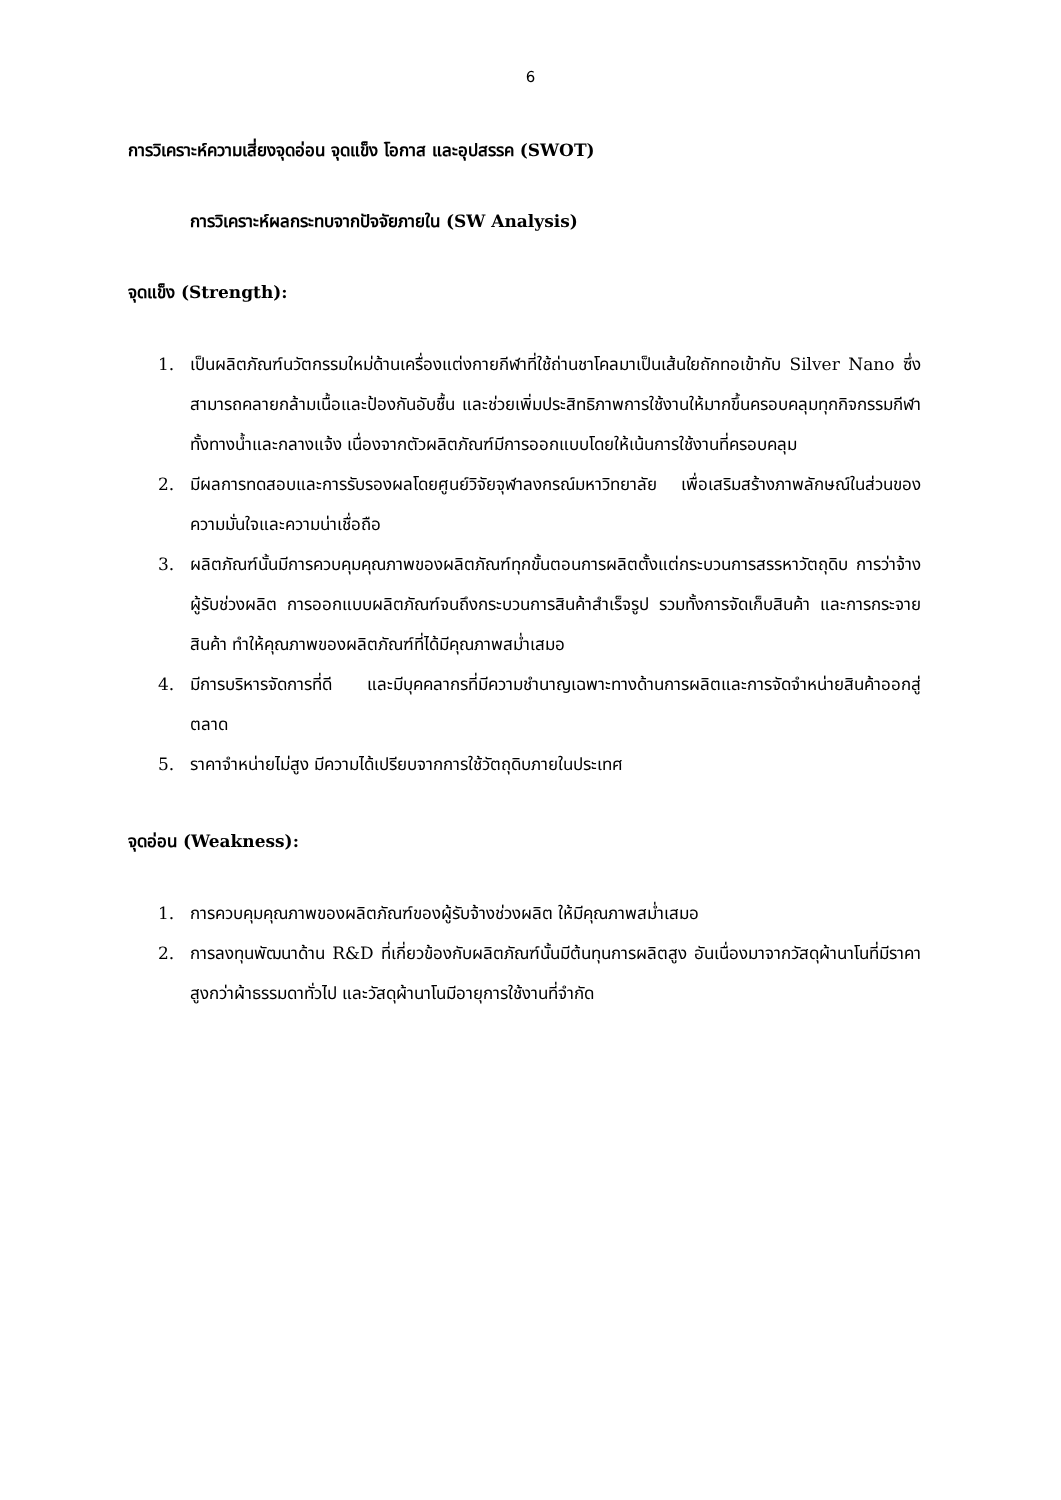6
การวิเคราะห์ความเสี่ยงจุดอ่อน จุดแข็ง โอกาส และอุปสรรค (SWOT)
การวิเคราะห์ผลกระทบจากปัจจัยภายใน (SW Analysis)
จุดแข็ง (Strength):
1. เป็นผลิตภัณฑ์นวัตกรรมใหม่ด้านเครื่องแต่งกายกีฬาที่ใช้ถ่านชาโคลมาเป็นเส้นใยถักทอเข้ากับ Silver Nano ซึ่งสามารถคลายกล้ามเนื้อและป้องกันอับชื้น และช่วยเพิ่มประสิทธิภาพการใช้งานให้มากขึ้นครอบคลุมทุกกิจกรรมกีฬาทั้งทางน้ำและกลางแจ้ง เนื่องจากตัวผลิตภัณฑ์มีการออกแบบโดยให้เน้นการใช้งานที่ครอบคลุม
2. มีผลการทดสอบและการรับรองผลโดยศูนย์วิจัยจุฬาลงกรณ์มหาวิทยาลัย เพื่อเสริมสร้างภาพลักษณ์ในส่วนของความมั่นใจและความน่าเชื่อถือ
3. ผลิตภัณฑ์นั้นมีการควบคุมคุณภาพของผลิตภัณฑ์ทุกขั้นตอนการผลิตตั้งแต่กระบวนการสรรหาวัตถุดิบ การว่าจ้างผู้รับช่วงผลิต การออกแบบผลิตภัณฑ์จนถึงกระบวนการสินค้าสำเร็จรูป รวมทั้งการจัดเก็บสินค้า และการกระจายสินค้า ทำให้คุณภาพของผลิตภัณฑ์ที่ได้มีคุณภาพสม่ำเสมอ
4. มีการบริหารจัดการที่ดี และมีบุคคลากรที่มีความชำนาญเฉพาะทางด้านการผลิตและการจัดจำหน่ายสินค้าออกสู่ตลาด
5. ราคาจำหน่ายไม่สูง มีความได้เปรียบจากการใช้วัตถุดิบภายในประเทศ
จุดอ่อน (Weakness):
1. การควบคุมคุณภาพของผลิตภัณฑ์ของผู้รับจ้างช่วงผลิต ให้มีคุณภาพสม่ำเสมอ
2. การลงทุนพัฒนาด้าน R&D ที่เกี่ยวข้องกับผลิตภัณฑ์นั้นมีต้นทุนการผลิตสูง อันเนื่องมาจากวัสดุผ้านาโนที่มีราคาสูงกว่าผ้าธรรมดาทั่วไป และวัสดุผ้านาโนมีอายุการใช้งานที่จำกัด